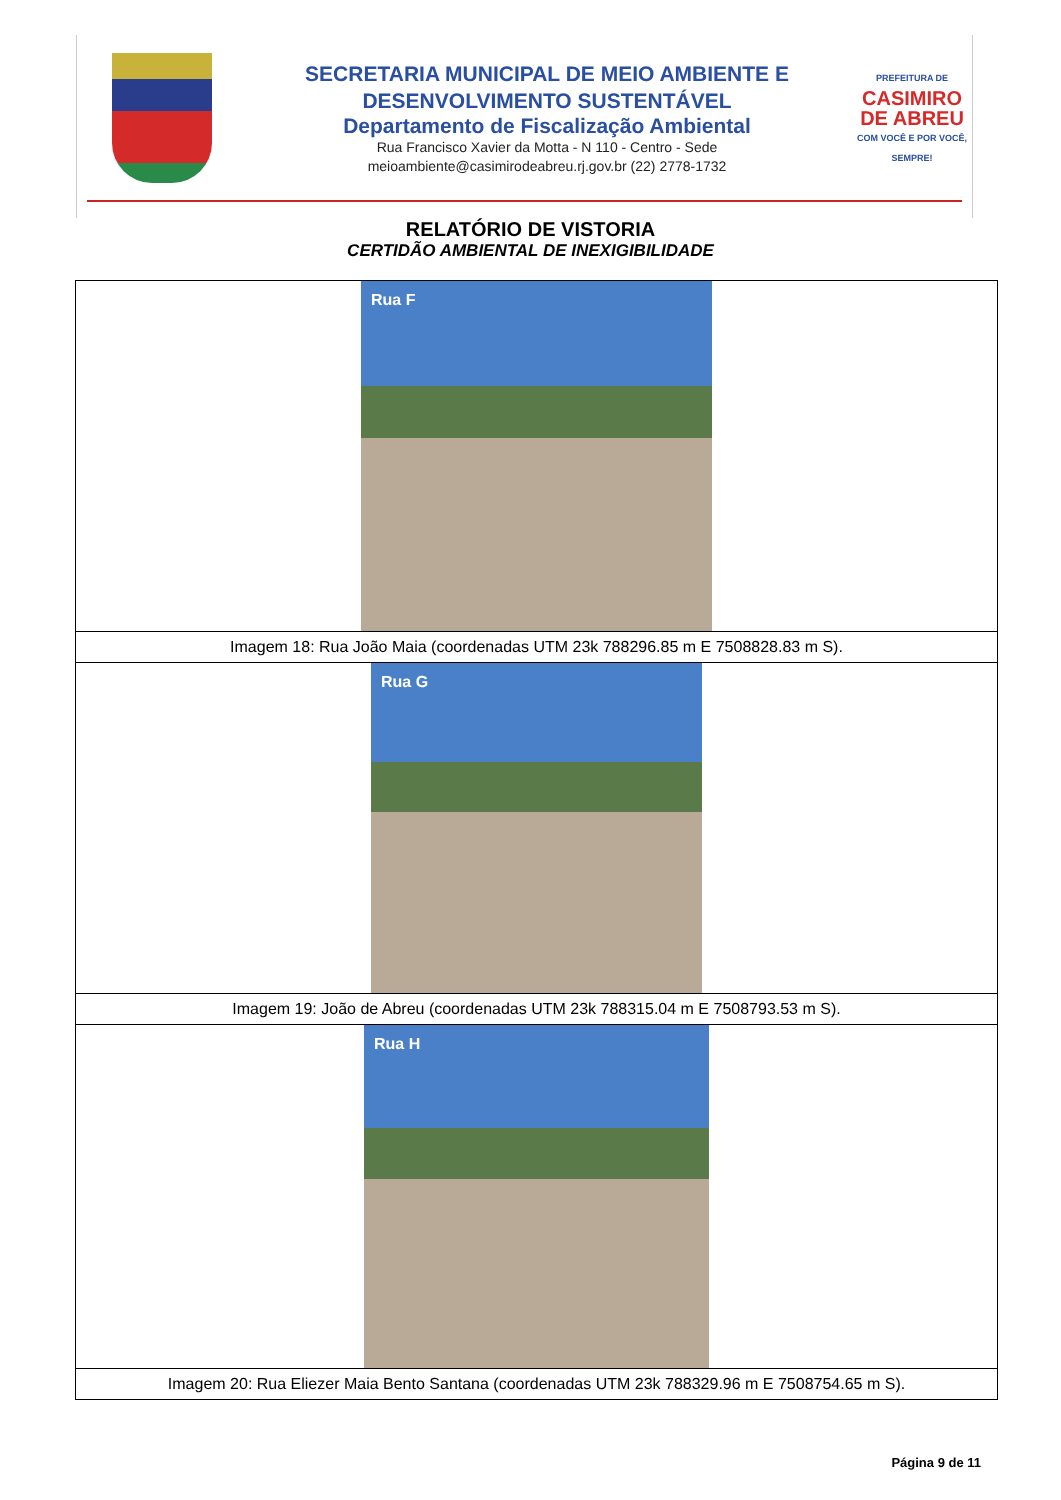SECRETARIA MUNICIPAL DE MEIO AMBIENTE E
DESENVOLVIMENTO SUSTENTÁVEL
Departamento de Fiscalização Ambiental
Rua Francisco Xavier da Motta - N 110 - Centro - Sede
meioambiente@casimirodeabreu.rj.gov.br (22) 2778-1732
PREFEITURA DE
CASIMIRO DE ABREU
COM VOCÊ E POR VOCÊ, SEMPRE!
RELATÓRIO DE VISTORIA
CERTIDÃO AMBIENTAL DE INEXIGIBILIDADE
| Rua F |
| Imagem 18: Rua João Maia (coordenadas UTM 23k 788296.85 m E 7508828.83 m S). |
| Rua G |
| Imagem 19: João de Abreu (coordenadas UTM 23k 788315.04 m E 7508793.53 m S). |
| Rua H |
| Imagem 20: Rua Eliezer Maia Bento Santana (coordenadas UTM 23k 788329.96 m E 7508754.65 m S). |
Página 9 de 11